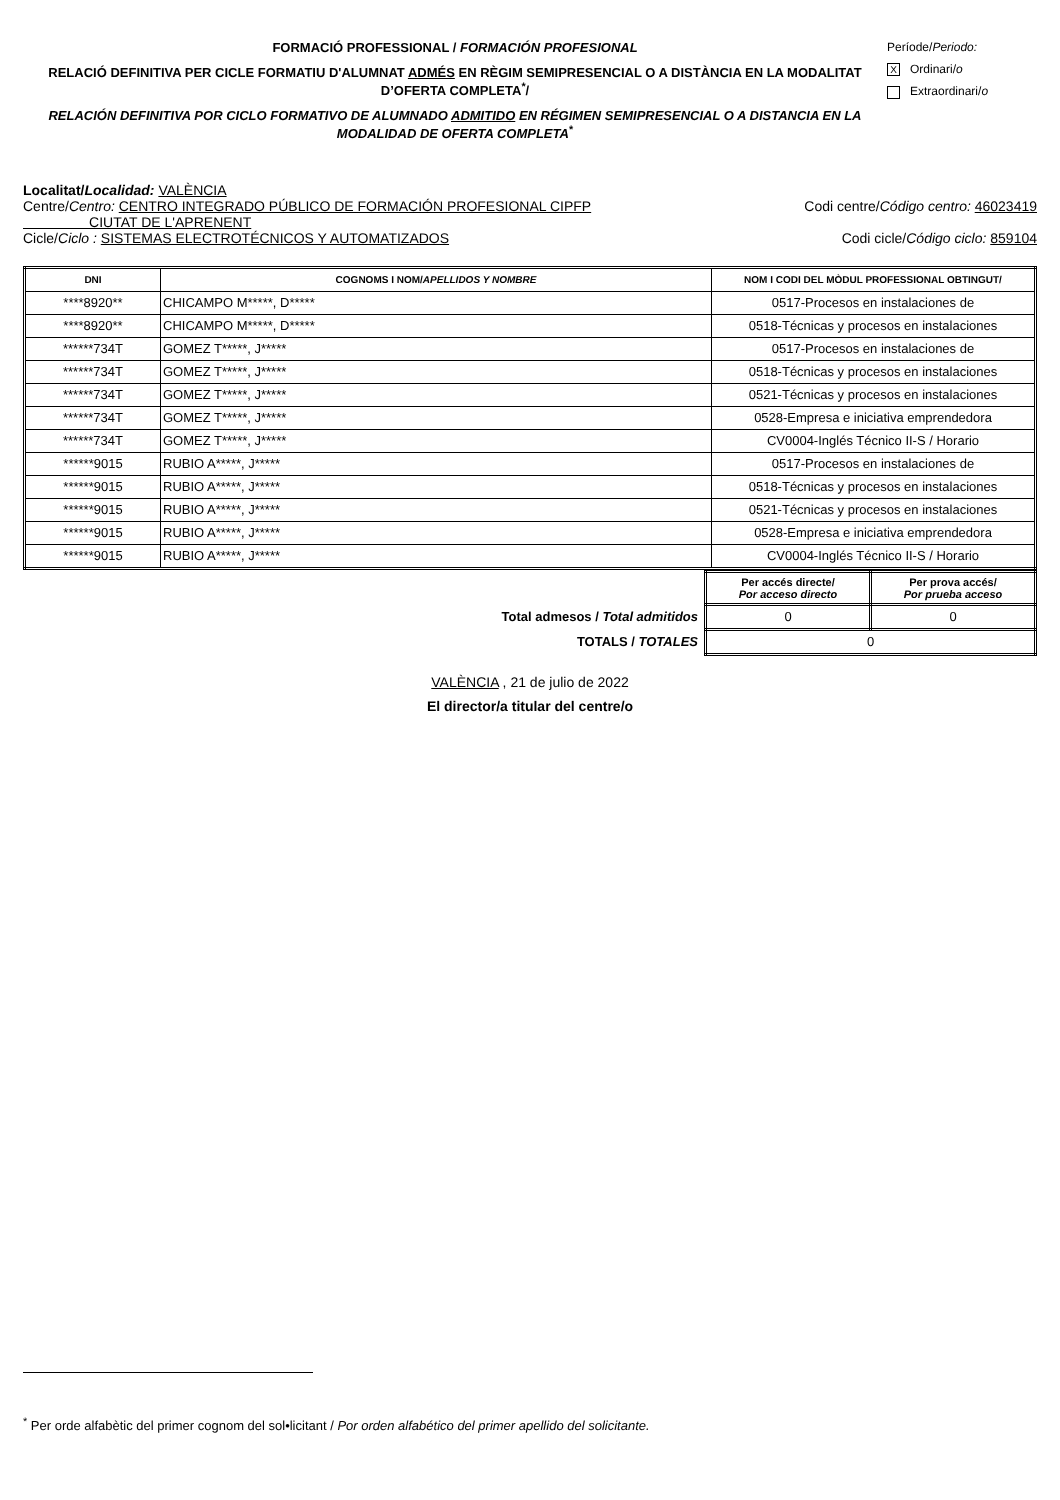FORMACIÓ PROFESSIONAL / FORMACIÓN PROFESIONAL
RELACIÓ DEFINITIVA PER CICLE FORMATIU D'ALUMNAT ADMÉS EN RÈGIM SEMIPRESENCIAL O A DISTÀNCIA EN LA MODALITAT D’OFERTA COMPLETA<sup>*</sup>/
RELACIÓN DEFINITIVA POR CICLO FORMATIVO DE ALUMNADO ADMITIDO EN RÉGIMEN SEMIPRESENCIAL O A DISTANCIA EN LA MODALIDAD DE OFERTA COMPLETA<sup>*</sup>
Període/Periodo:
X Ordinari/o
Extraordinari/o
Localitat/Localidad: VALÈNCIA
Centre/Centro: CENTRO INTEGRADO PÚBLICO DE FORMACIÓN PROFESIONAL CIPFP
CIUTAT DE L'APRENENT Codi centre/Código centro: 46023419
Cicle/Ciclo : SISTEMAS ELECTROTÉCNICOS Y AUTOMATIZADOS Codi cicle/Código ciclo: 859104
| DNI | COGNOMS I NOM/ APELLIDOS Y NOMBRE | NOM I CODI DEL MÒDUL PROFESSIONAL OBTINGUT/ |
| --- | --- | --- |
| ****8920** | CHICAMPO M*****, D***** | 0517-Procesos en instalaciones de |
| ****8920** | CHICAMPO M*****, D***** | 0518-Técnicas y procesos en instalaciones |
| ******734T | GOMEZ T*****, J***** | 0517-Procesos en instalaciones de |
| ******734T | GOMEZ T*****, J***** | 0518-Técnicas y procesos en instalaciones |
| ******734T | GOMEZ T*****, J***** | 0521-Técnicas y procesos en instalaciones |
| ******734T | GOMEZ T*****, J***** | 0528-Empresa e iniciativa emprendedora |
| ******734T | GOMEZ T*****, J***** | CV0004-Inglés Técnico II-S / Horario |
| ******9015 | RUBIO A*****, J***** | 0517-Procesos en instalaciones de |
| ******9015 | RUBIO A*****, J***** | 0518-Técnicas y procesos en instalaciones |
| ******9015 | RUBIO A*****, J***** | 0521-Técnicas y procesos en instalaciones |
| ******9015 | RUBIO A*****, J***** | 0528-Empresa e iniciativa emprendedora |
| ******9015 | RUBIO A*****, J***** | CV0004-Inglés Técnico II-S / Horario |
| | Per accés directe/ Por acceso directo | Per prova accés/ Por prueba acceso |
| Total admesos / Total admitidos | 0 | 0 |
| TOTALS / TOTALES | 0 | |
VALÈNCIA , 21 de julio de 2022
El director/a titular del centre/o
<sup>*</sup> Per orde alfabètic del primer cognom del sol•licitant / Por orden alfabético del primer apellido del solicitante.